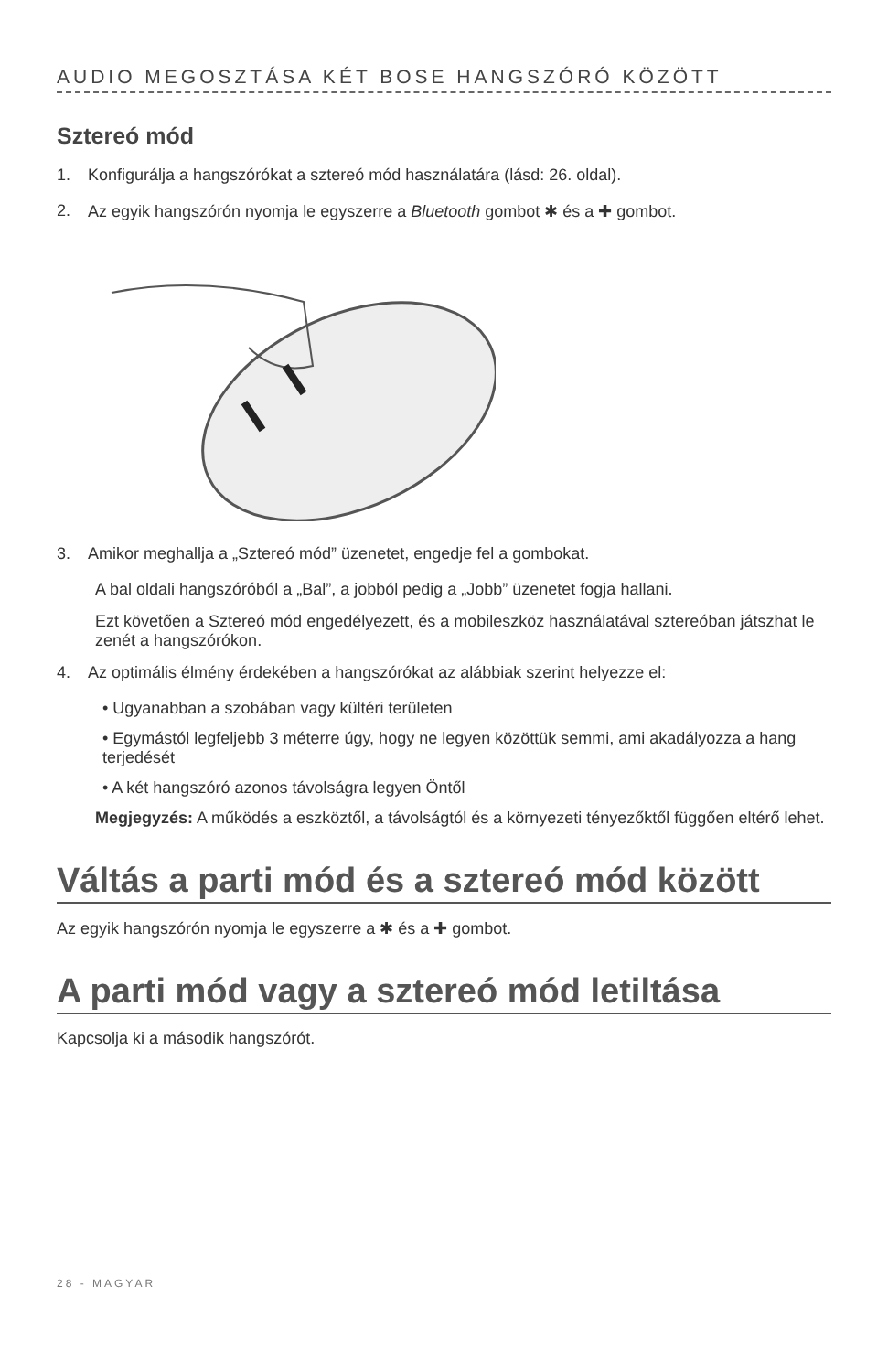AUDIO MEGOSZTÁSA KÉT BOSE HANGSZÓRÓ KÖZÖTT
Sztereó mód
1. Konfigurálja a hangszórókat a sztereó mód használatára (lásd: 26. oldal).
2. Az egyik hangszórón nyomja le egyszerre a Bluetooth gombot ✱ és a ✚ gombot.
3. Amikor meghallja a „Sztereó mód” üzenetet, engedje fel a gombokat.
A bal oldali hangszóróból a „Bal”, a jobból pedig a „Jobb” üzenetet fogja hallani.
Ezt követően a Sztereó mód engedélyezett, és a mobileszköz használatával sztereóban játszhat le zenét a hangszórókon.
4. Az optimális élmény érdekében a hangszórókat az alábbiak szerint helyezze el:
• Ugyanabban a szobában vagy kültéri területen
• Egymástól legfeljebb 3 méterre úgy, hogy ne legyen közöttük semmi, ami akadályozza a hang terjedését
• A két hangszóró azonos távolságra legyen Öntől
Megjegyzés: A működés a eszköztől, a távolságtól és a környezeti tényezőktől függően eltérő lehet.
Váltás a parti mód és a sztereó mód között
Az egyik hangszórón nyomja le egyszerre a ✱ és a ✚ gombot.
A parti mód vagy a sztereó mód letiltása
Kapcsolja ki a második hangszórót.
28 - MAGYAR